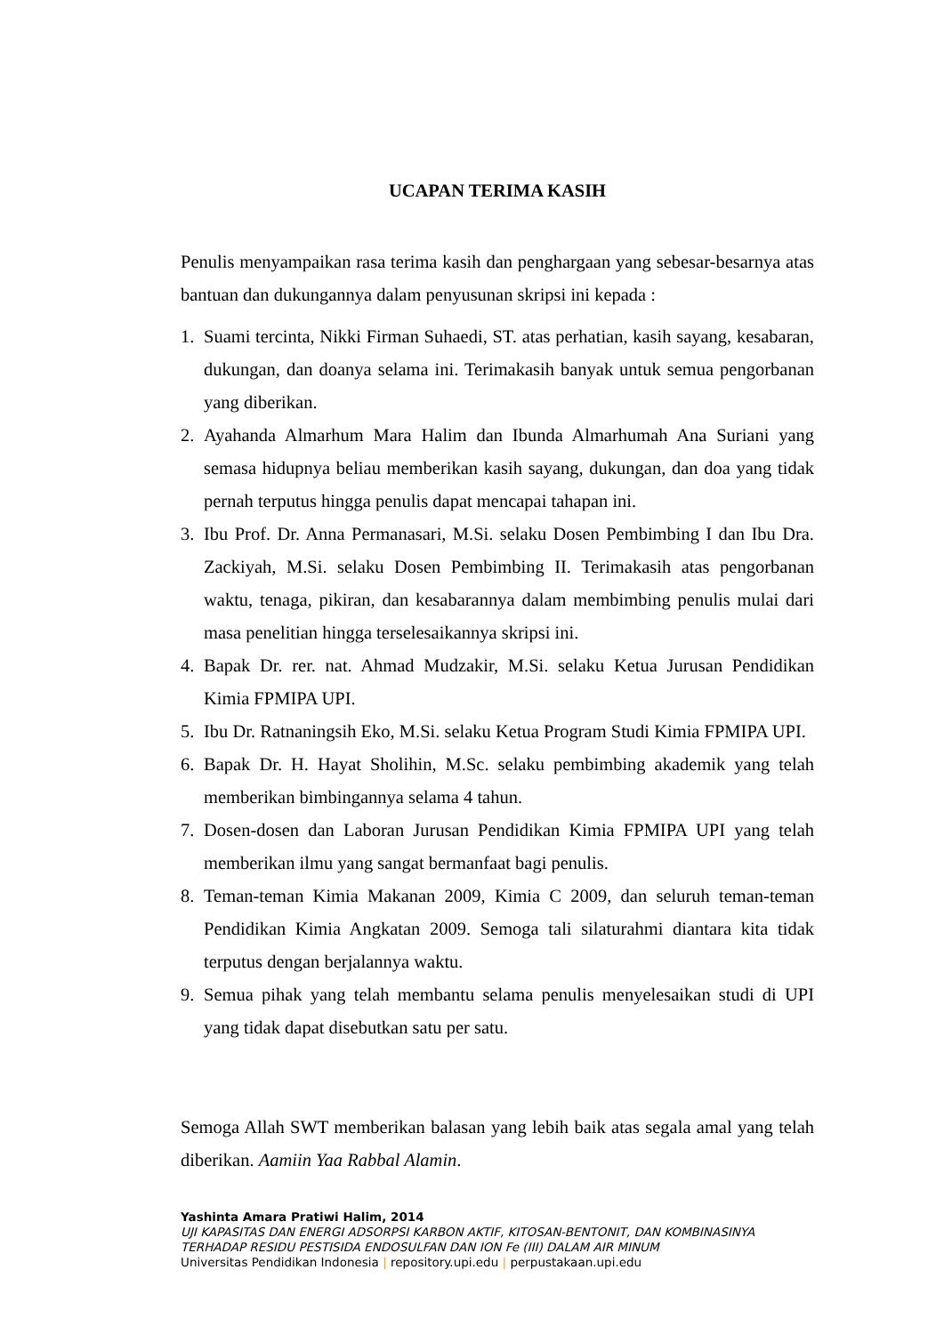UCAPAN TERIMA KASIH
Penulis menyampaikan rasa terima kasih dan penghargaan yang sebesar-besarnya atas bantuan dan dukungannya dalam penyusunan skripsi ini kepada :
1. Suami tercinta, Nikki Firman Suhaedi, ST. atas perhatian, kasih sayang, kesabaran, dukungan, dan doanya selama ini. Terimakasih banyak untuk semua pengorbanan yang diberikan.
2. Ayahanda Almarhum Mara Halim dan Ibunda Almarhumah Ana Suriani yang semasa hidupnya beliau memberikan kasih sayang, dukungan, dan doa yang tidak pernah terputus hingga penulis dapat mencapai tahapan ini.
3. Ibu Prof. Dr. Anna Permanasari, M.Si. selaku Dosen Pembimbing I dan Ibu Dra. Zackiyah, M.Si. selaku Dosen Pembimbing II. Terimakasih atas pengorbanan waktu, tenaga, pikiran, dan kesabarannya dalam membimbing penulis mulai dari masa penelitian hingga terselesaikannya skripsi ini.
4. Bapak Dr. rer. nat. Ahmad Mudzakir, M.Si. selaku Ketua Jurusan Pendidikan Kimia FPMIPA UPI.
5. Ibu Dr. Ratnaningsih Eko, M.Si. selaku Ketua Program Studi Kimia FPMIPA UPI.
6. Bapak Dr. H. Hayat Sholihin, M.Sc. selaku pembimbing akademik yang telah memberikan bimbingannya selama 4 tahun.
7. Dosen-dosen dan Laboran Jurusan Pendidikan Kimia FPMIPA UPI yang telah memberikan ilmu yang sangat bermanfaat bagi penulis.
8. Teman-teman Kimia Makanan 2009, Kimia C 2009, dan seluruh teman-teman Pendidikan Kimia Angkatan 2009. Semoga tali silaturahmi diantara kita tidak terputus dengan berjalannya waktu.
9. Semua pihak yang telah membantu selama penulis menyelesaikan studi di UPI yang tidak dapat disebutkan satu per satu.
Semoga Allah SWT memberikan balasan yang lebih baik atas segala amal yang telah diberikan. Aamiin Yaa Rabbal Alamin.
Yashinta Amara Pratiwi Halim, 2014
UJI KAPASITAS DAN ENERGI ADSORPSI KARBON AKTIF, KITOSAN-BENTONIT, DAN KOMBINASINYA
TERHADAP RESIDU PESTISIDA ENDOSULFAN DAN ION Fe (III) DALAM AIR MINUM
Universitas Pendidikan Indonesia | repository.upi.edu | perpustakaan.upi.edu